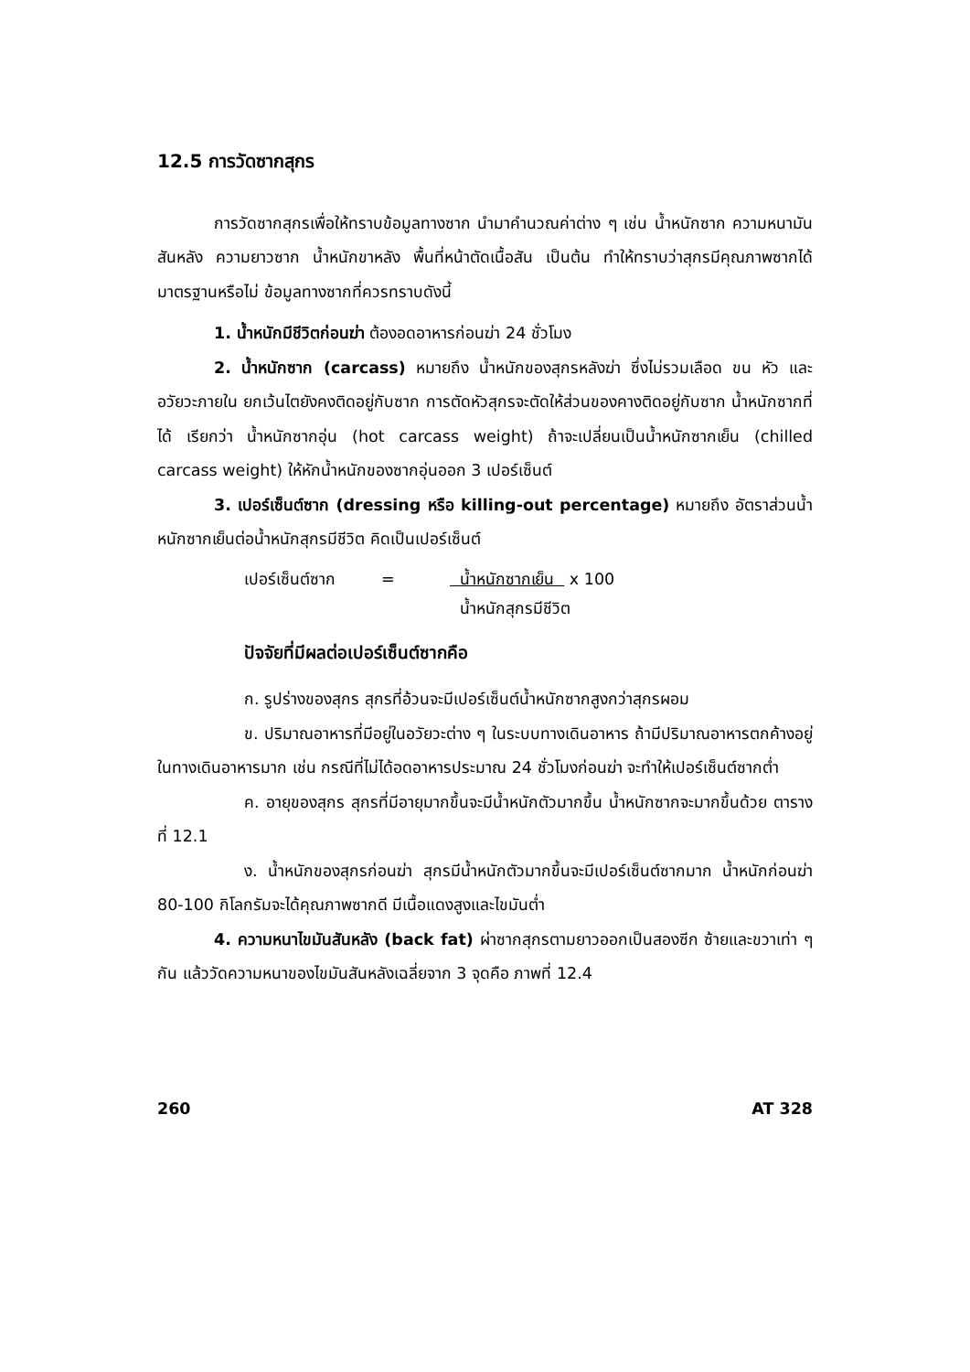12.5 การวัดซากสุกร
การวัดซากสุกรเพื่อให้ทราบข้อมูลทางซาก นำมาคำนวณค่าต่าง ๆ เช่น น้ำหนักซาก ความหนามันสันหลัง ความยาวซาก น้ำหนักขาหลัง พื้นที่หน้าตัดเนื้อสัน เป็นต้น ทำให้ทราบว่าสุกรมีคุณภาพซากได้มาตรฐานหรือไม่ ข้อมูลทางซากที่ควรทราบดังนี้
1. น้ำหนักมีชีวิตก่อนฆ่า ต้องอดอาหารก่อนฆ่า 24 ชั่วโมง
2. น้ำหนักซาก (carcass) หมายถึง น้ำหนักของสุกรหลังฆ่า ซึ่งไม่รวมเลือด ขน หัว และอวัยวะภายใน ยกเว้นไตยังคงติดอยู่กับซาก การตัดหัวสุกรจะตัดให้ส่วนของคางติดอยู่กับซาก น้ำหนักซากที่ได้ เรียกว่า น้ำหนักซากอุ่น (hot carcass weight) ถ้าจะเปลี่ยนเป็นน้ำหนักซากเย็น (chilled carcass weight) ให้หักน้ำหนักของซากอุ่นออก 3 เปอร์เซ็นต์
3. เปอร์เซ็นต์ซาก (dressing หรือ killing-out percentage) หมายถึง อัตราส่วนน้ำหนักซากเย็นต่อน้ำหนักสุกรมีชีวิต คิดเป็นเปอร์เซ็นต์
เปอร์เซ็นต์ซาก =
น้ำหนักซากเย็น x 100
น้ำหนักสุกรมีชีวิต
ปัจจัยที่มีผลต่อเปอร์เซ็นต์ซากคือ
ก. รูปร่างของสุกร สุกรที่อ้วนจะมีเปอร์เซ็นต์น้ำหนักซากสูงกว่าสุกรผอม
ข. ปริมาณอาหารที่มีอยู่ในอวัยวะต่าง ๆ ในระบบทางเดินอาหาร ถ้ามีปริมาณอาหารตกค้างอยู่ในทางเดินอาหารมาก เช่น กรณีที่ไม่ได้อดอาหารประมาณ 24 ชั่วโมงก่อนฆ่า จะทำให้เปอร์เซ็นต์ซากต่ำ
ค. อายุของสุกร สุกรที่มีอายุมากขึ้นจะมีน้ำหนักตัวมากขึ้น น้ำหนักซากจะมากขึ้นด้วย ตารางที่ 12.1
ง. น้ำหนักของสุกรก่อนฆ่า สุกรมีน้ำหนักตัวมากขึ้นจะมีเปอร์เซ็นต์ซากมาก น้ำหนักก่อนฆ่า 80-100 กิโลกรัมจะได้คุณภาพซากดี มีเนื้อแดงสูงและไขมันต่ำ
4. ความหนาไขมันสันหลัง (back fat) ผ่าซากสุกรตามยาวออกเป็นสองซีก ซ้ายและขวาเท่า ๆ กัน แล้ววัดความหนาของไขมันสันหลังเฉลี่ยจาก 3 จุดคือ ภาพที่ 12.4
260 AT 328